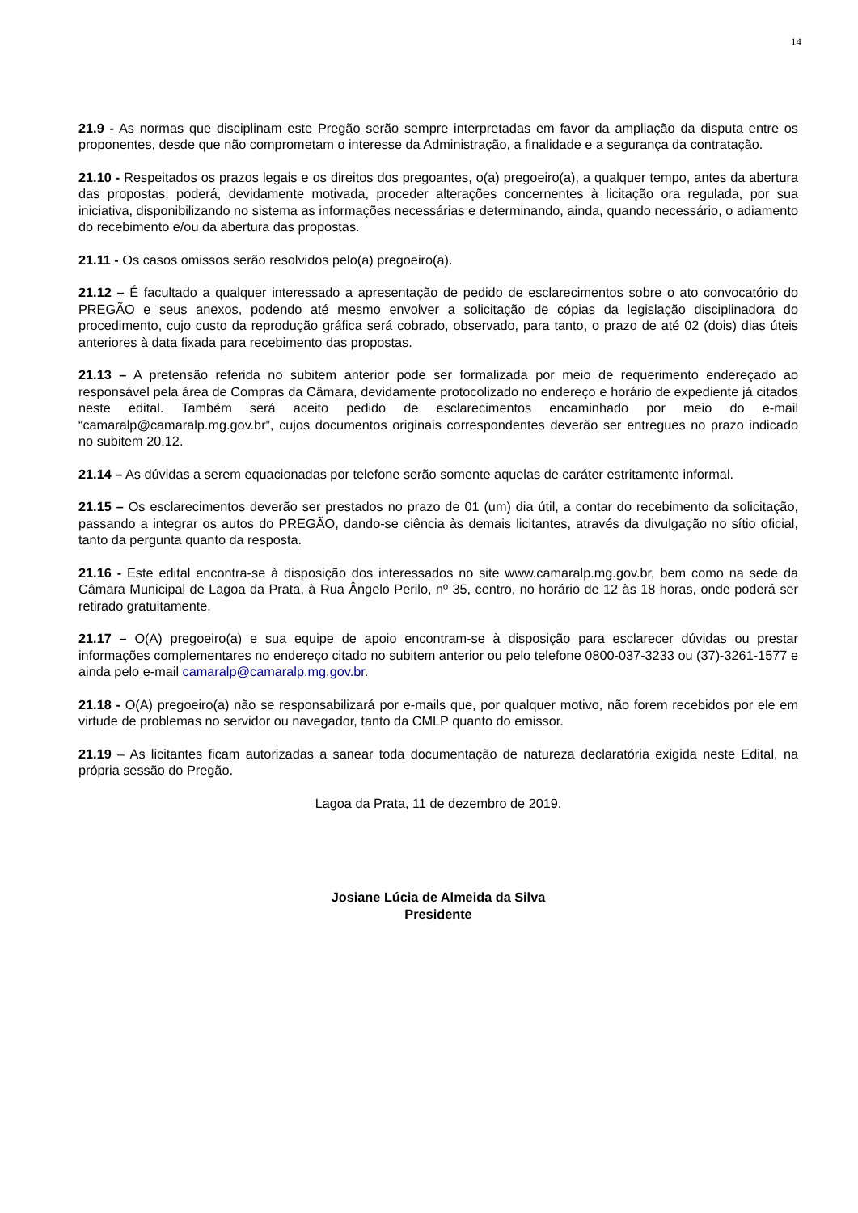14
21.9 - As normas que disciplinam este Pregão serão sempre interpretadas em favor da ampliação da disputa entre os proponentes, desde que não comprometam o interesse da Administração, a finalidade e a segurança da contratação.
21.10 - Respeitados os prazos legais e os direitos dos pregoantes, o(a) pregoeiro(a), a qualquer tempo, antes da abertura das propostas, poderá, devidamente motivada, proceder alterações concernentes à licitação ora regulada, por sua iniciativa, disponibilizando no sistema as informações necessárias e determinando, ainda, quando necessário, o adiamento do recebimento e/ou da abertura das propostas.
21.11 - Os casos omissos serão resolvidos pelo(a) pregoeiro(a).
21.12 – É facultado a qualquer interessado a apresentação de pedido de esclarecimentos sobre o ato convocatório do PREGÃO e seus anexos, podendo até mesmo envolver a solicitação de cópias da legislação disciplinadora do procedimento, cujo custo da reprodução gráfica será cobrado, observado, para tanto, o prazo de até 02 (dois) dias úteis anteriores à data fixada para recebimento das propostas.
21.13 – A pretensão referida no subitem anterior pode ser formalizada por meio de requerimento endereçado ao responsável pela área de Compras da Câmara, devidamente protocolizado no endereço e horário de expediente já citados neste edital. Também será aceito pedido de esclarecimentos encaminhado por meio do e-mail “camaralp@camaralp.mg.gov.br”, cujos documentos originais correspondentes deverão ser entregues no prazo indicado no subitem 20.12.
21.14 – As dúvidas a serem equacionadas por telefone serão somente aquelas de caráter estritamente informal.
21.15 – Os esclarecimentos deverão ser prestados no prazo de 01 (um) dia útil, a contar do recebimento da solicitação, passando a integrar os autos do PREGÃO, dando-se ciência às demais licitantes, através da divulgação no sítio oficial, tanto da pergunta quanto da resposta.
21.16 - Este edital encontra-se à disposição dos interessados no site www.camaralp.mg.gov.br, bem como na sede da Câmara Municipal de Lagoa da Prata, à Rua Ângelo Perilo, nº 35, centro, no horário de 12 às 18 horas, onde poderá ser retirado gratuitamente.
21.17 – O(A) pregoeiro(a) e sua equipe de apoio encontram-se à disposição para esclarecer dúvidas ou prestar informações complementares no endereço citado no subitem anterior ou pelo telefone 0800-037-3233 ou (37)-3261-1577 e ainda pelo e-mail camaralp@camaralp.mg.gov.br.
21.18 - O(A) pregoeiro(a) não se responsabilizará por e-mails que, por qualquer motivo, não forem recebidos por ele em virtude de problemas no servidor ou navegador, tanto da CMLP quanto do emissor.
21.19 – As licitantes ficam autorizadas a sanear toda documentação de natureza declaratória exigida neste Edital, na própria sessão do Pregão.
Lagoa da Prata, 11 de dezembro de 2019.
Josiane Lúcia de Almeida da Silva
Presidente